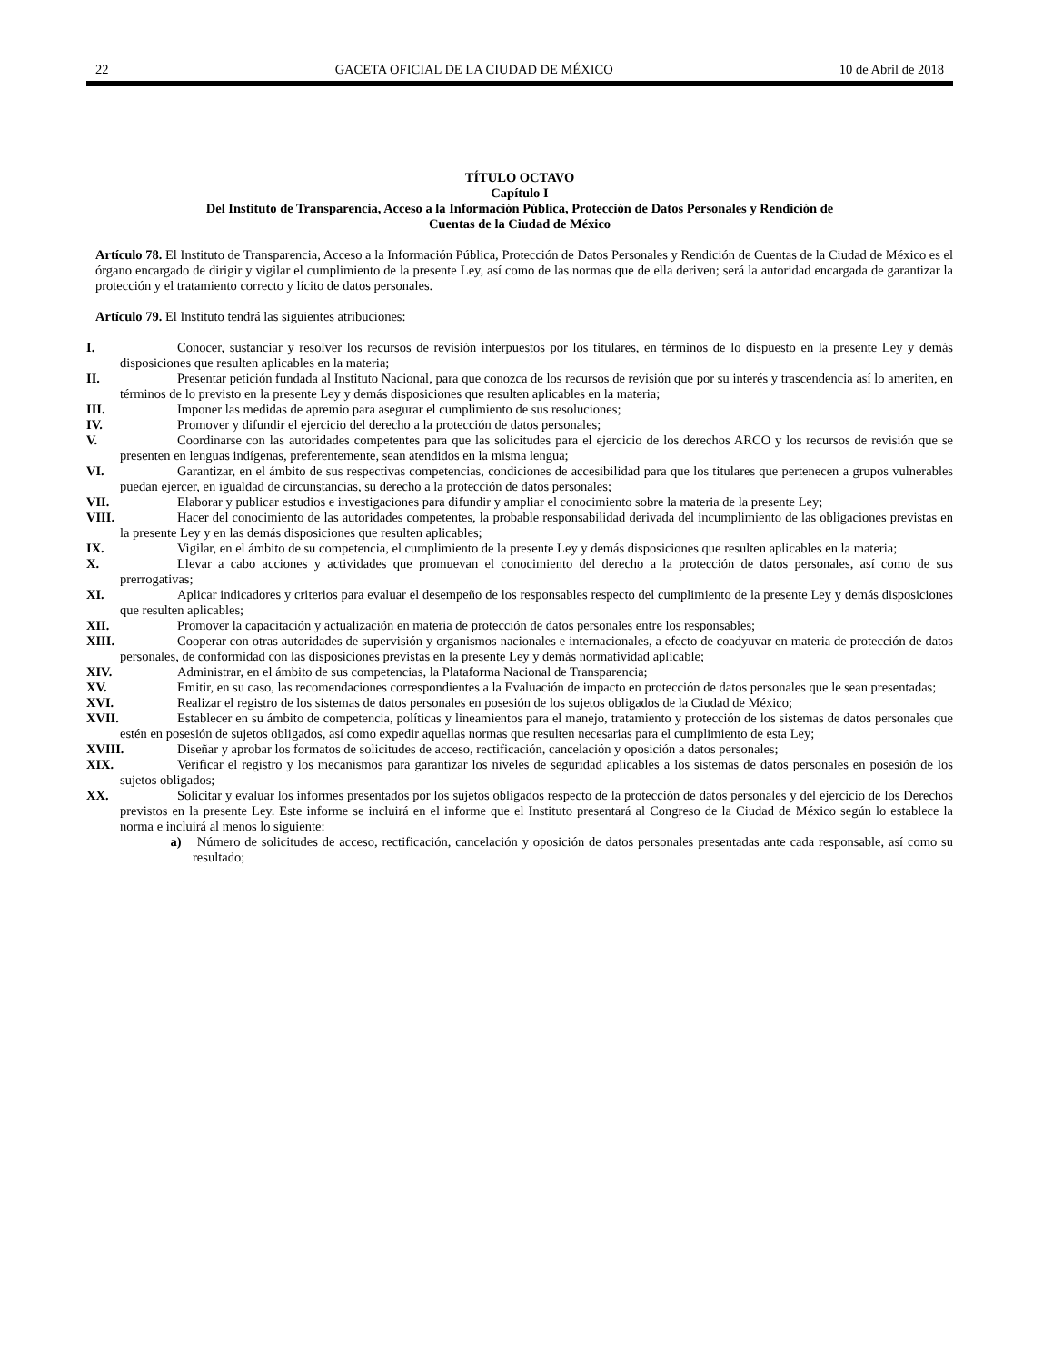22 GACETA OFICIAL DE LA CIUDAD DE MÉXICO 10 de Abril de 2018
TÍTULO OCTAVO
Capítulo I
Del Instituto de Transparencia, Acceso a la Información Pública, Protección de Datos Personales y Rendición de
Cuentas de la Ciudad de México
Artículo 78. El Instituto de Transparencia, Acceso a la Información Pública, Protección de Datos Personales y Rendición de Cuentas de la Ciudad de México es el órgano encargado de dirigir y vigilar el cumplimiento de la presente Ley, así como de las normas que de ella deriven; será la autoridad encargada de garantizar la protección y el tratamiento correcto y lícito de datos personales.
Artículo 79. El Instituto tendrá las siguientes atribuciones:
I. Conocer, sustanciar y resolver los recursos de revisión interpuestos por los titulares, en términos de lo dispuesto en la presente Ley y demás disposiciones que resulten aplicables en la materia;
II. Presentar petición fundada al Instituto Nacional, para que conozca de los recursos de revisión que por su interés y trascendencia así lo ameriten, en términos de lo previsto en la presente Ley y demás disposiciones que resulten aplicables en la materia;
III. Imponer las medidas de apremio para asegurar el cumplimiento de sus resoluciones;
IV. Promover y difundir el ejercicio del derecho a la protección de datos personales;
V. Coordinarse con las autoridades competentes para que las solicitudes para el ejercicio de los derechos ARCO y los recursos de revisión que se presenten en lenguas indígenas, preferentemente, sean atendidos en la misma lengua;
VI. Garantizar, en el ámbito de sus respectivas competencias, condiciones de accesibilidad para que los titulares que pertenecen a grupos vulnerables puedan ejercer, en igualdad de circunstancias, su derecho a la protección de datos personales;
VII. Elaborar y publicar estudios e investigaciones para difundir y ampliar el conocimiento sobre la materia de la presente Ley;
VIII. Hacer del conocimiento de las autoridades competentes, la probable responsabilidad derivada del incumplimiento de las obligaciones previstas en la presente Ley y en las demás disposiciones que resulten aplicables;
IX. Vigilar, en el ámbito de su competencia, el cumplimiento de la presente Ley y demás disposiciones que resulten aplicables en la materia;
X. Llevar a cabo acciones y actividades que promuevan el conocimiento del derecho a la protección de datos personales, así como de sus prerrogativas;
XI. Aplicar indicadores y criterios para evaluar el desempeño de los responsables respecto del cumplimiento de la presente Ley y demás disposiciones que resulten aplicables;
XII. Promover la capacitación y actualización en materia de protección de datos personales entre los responsables;
XIII. Cooperar con otras autoridades de supervisión y organismos nacionales e internacionales, a efecto de coadyuvar en materia de protección de datos personales, de conformidad con las disposiciones previstas en la presente Ley y demás normatividad aplicable;
XIV. Administrar, en el ámbito de sus competencias, la Plataforma Nacional de Transparencia;
XV. Emitir, en su caso, las recomendaciones correspondientes a la Evaluación de impacto en protección de datos personales que le sean presentadas;
XVI. Realizar el registro de los sistemas de datos personales en posesión de los sujetos obligados de la Ciudad de México;
XVII. Establecer en su ámbito de competencia, políticas y lineamientos para el manejo, tratamiento y protección de los sistemas de datos personales que estén en posesión de sujetos obligados, así como expedir aquellas normas que resulten necesarias para el cumplimiento de esta Ley;
XVIII. Diseñar y aprobar los formatos de solicitudes de acceso, rectificación, cancelación y oposición a datos personales;
XIX. Verificar el registro y los mecanismos para garantizar los niveles de seguridad aplicables a los sistemas de datos personales en posesión de los sujetos obligados;
XX. Solicitar y evaluar los informes presentados por los sujetos obligados respecto de la protección de datos personales y del ejercicio de los Derechos previstos en la presente Ley. Este informe se incluirá en el informe que el Instituto presentará al Congreso de la Ciudad de México según lo establece la norma e incluirá al menos lo siguiente:
a) Número de solicitudes de acceso, rectificación, cancelación y oposición de datos personales presentadas ante cada responsable, así como su resultado;